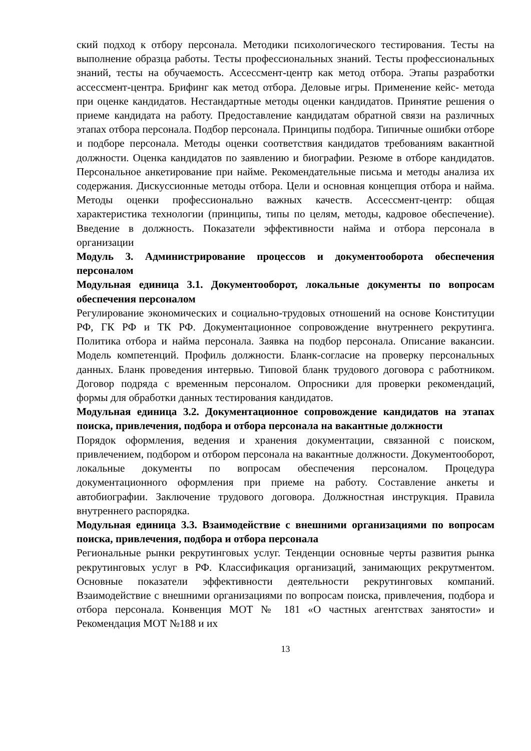ский подход к отбору персонала. Методики психологического тестирования. Тесты на выполнение образца работы. Тесты профессиональных знаний. Тесты профессиональных знаний, тесты на обучаемость. Ассессмент-центр как метод отбора. Этапы разработки ассессмент-центра. Брифинг как метод отбора. Деловые игры. Применение кейс- метода при оценке кандидатов. Нестандартные методы оценки кандидатов. Принятие решения о приеме кандидата на работу. Предоставление кандидатам обратной связи на различных этапах отбора персонала. Подбор персонала. Принципы подбора. Типичные ошибки отборе и подборе персонала. Методы оценки соответствия кандидатов требованиям вакантной должности. Оценка кандидатов по заявлению и биографии. Резюме в отборе кандидатов. Персональное анкетирование при найме. Рекомендательные письма и методы анализа их содержания. Дискуссионные методы отбора. Цели и основная концепция отбора и найма. Методы оценки профессионально важных качеств. Ассессмент-центр: общая характеристика технологии (принципы, типы по целям, методы, кадровое обеспечение). Введение в должность. Показатели эффективности найма и отбора персонала в организации
Модуль 3. Администрирование процессов и документооборота обеспечения персоналом
Модульная единица 3.1. Документооборот, локальные документы по вопросам обеспечения персоналом
Регулирование экономических и социально-трудовых отношений на основе Конституции РФ, ГК РФ и ТК РФ. Документационное сопровождение внутреннего рекрутинга. Политика отбора и найма персонала. Заявка на подбор персонала. Описание вакансии. Модель компетенций. Профиль должности. Бланк-согласие на проверку персональных данных. Бланк проведения интервью. Типовой бланк трудового договора с работником. Договор подряда с временным персоналом. Опросники для проверки рекомендаций, формы для обработки данных тестирования кандидатов.
Модульная единица 3.2. Документационное сопровождение кандидатов на этапах поиска, привлечения, подбора и отбора персонала на вакантные должности
Порядок оформления, ведения и хранения документации, связанной с поиском, привлечением, подбором и отбором персонала на вакантные должности. Документооборот, локальные документы по вопросам обеспечения персоналом. Процедура документационного оформления при приеме на работу. Составление анкеты и автобиографии. Заключение трудового договора. Должностная инструкция. Правила внутреннего распорядка.
Модульная единица 3.3. Взаимодействие с внешними организациями по вопросам поиска, привлечения, подбора и отбора персонала
Региональные рынки рекрутинговых услуг. Тенденции основные черты развития рынка рекрутинговых услуг в РФ. Классификация организаций, занимающих рекрутментом. Основные показатели эффективности деятельности рекрутинговых компаний. Взаимодействие с внешними организациями по вопросам поиска, привлечения, подбора и отбора персонала. Конвенция МОТ № 181 «О частных агентствах занятости» и Рекомендация МОТ №188 и их
13